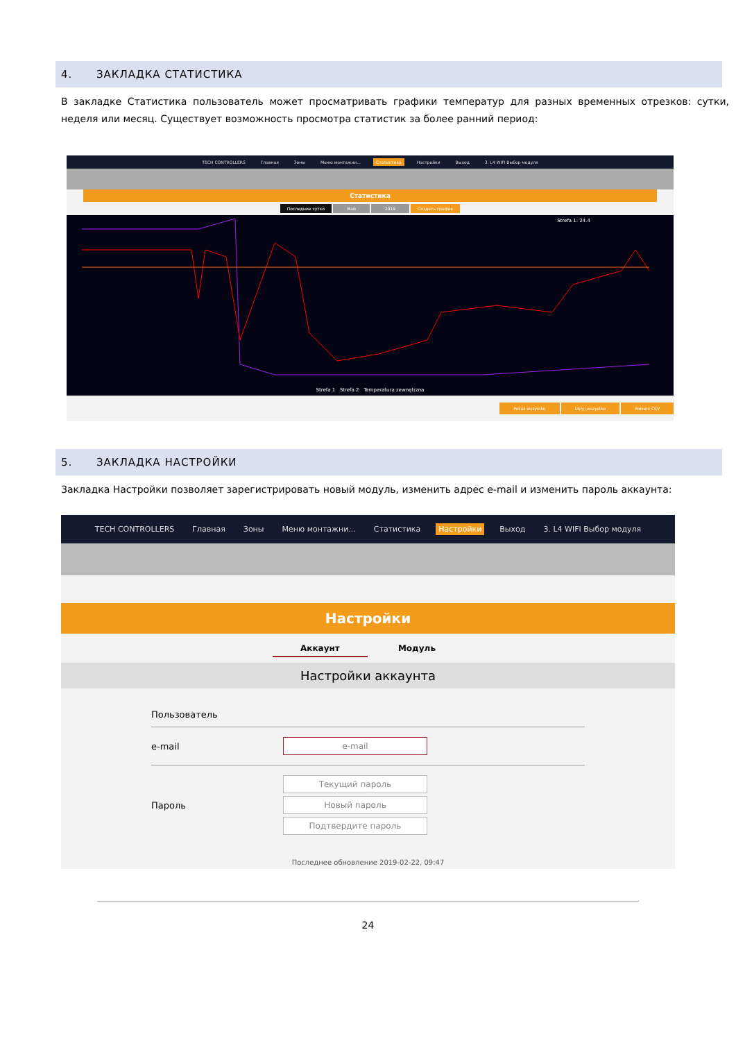4. ЗАКЛАДКА СТАТИСТИКА
В закладке Статистика пользователь может просматривать графики температур для разных временных отрезков: сутки, неделя или месяц. Существует возможность просмотра статистик за более ранний период:
TECH CONTROLLERS Главная Зоны Меню монтажни... Статистика Настройки Выход 3. L4 WIFI Выбор модуля
Статистика
Последние сутки Май 2019 Создать график
Strefa 1 Strefa 2 Temperatura zewnętrzna
Strefa 1: 24.4
Pokaż wszystko Ukryj wszystko Pobierz CSV
5. ЗАКЛАДКА НАСТРОЙКИ
Закладка Настройки позволяет зарегистрировать новый модуль, изменить адрес e-mail и изменить пароль аккаунта:
TECH CONTROLLERS Главная Зоны Меню монтажни... Статистика Настройки Выход 3. L4 WIFI Выбор модуля
Настройки
Аккаунт Модуль
Настройки аккаунта
Пользователь
e-mail
e-mail
Пароль
Текущий пароль
Новый пароль
Подтвердите пароль
Последнее обновление 2019-02-22, 09:47
24